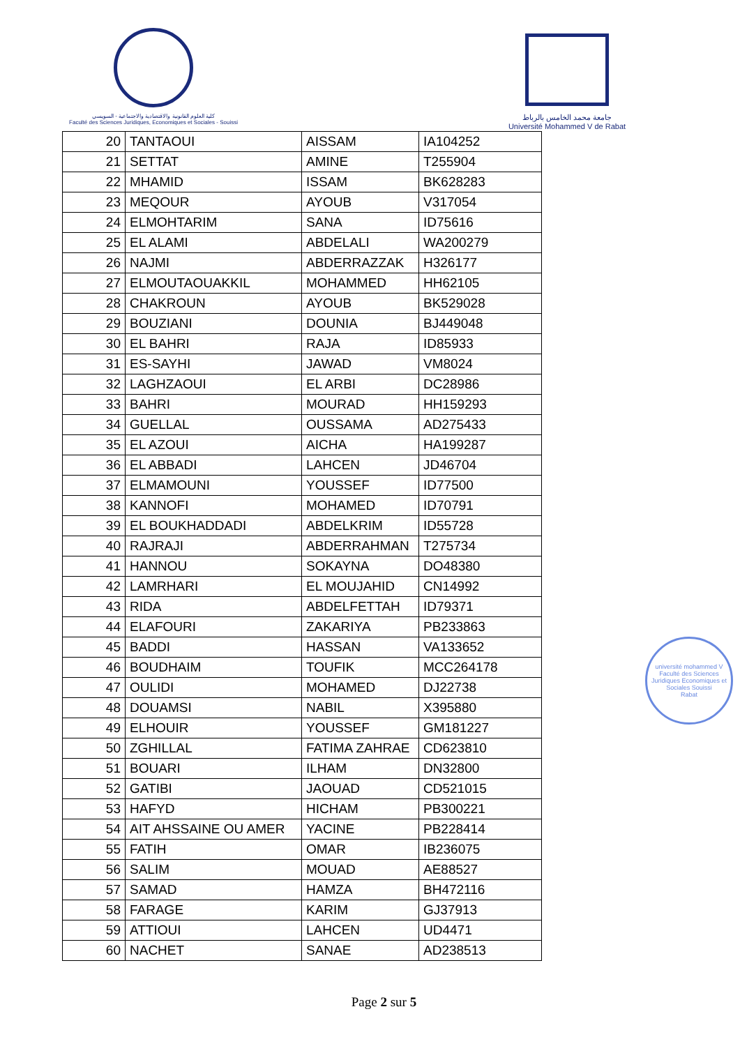كلية العلوم القانونية والاقتصادية والاجتماعية - السويسي
Faculté des Sciences Juridiques, Economiques et Sociales - Souissi
جامعة محمد الخامس بالرباط
Université Mohammed V de Rabat
| 20 | TANTAOUI | AISSAM | IA104252 |
| 21 | SETTAT | AMINE | T255904 |
| 22 | MHAMID | ISSAM | BK628283 |
| 23 | MEQOUR | AYOUB | V317054 |
| 24 | ELMOHTARIM | SANA | ID75616 |
| 25 | EL ALAMI | ABDELALI | WA200279 |
| 26 | NAJMI | ABDERRAZZAK | H326177 |
| 27 | ELMOUTAOUAKKIL | MOHAMMED | HH62105 |
| 28 | CHAKROUN | AYOUB | BK529028 |
| 29 | BOUZIANI | DOUNIA | BJ449048 |
| 30 | EL BAHRI | RAJA | ID85933 |
| 31 | ES-SAYHI | JAWAD | VM8024 |
| 32 | LAGHZAOUI | EL ARBI | DC28986 |
| 33 | BAHRI | MOURAD | HH159293 |
| 34 | GUELLAL | OUSSAMA | AD275433 |
| 35 | EL AZOUI | AICHA | HA199287 |
| 36 | EL ABBADI | LAHCEN | JD46704 |
| 37 | ELMAMOUNI | YOUSSEF | ID77500 |
| 38 | KANNOFI | MOHAMED | ID70791 |
| 39 | EL BOUKHADDADI | ABDELKRIM | ID55728 |
| 40 | RAJRAJI | ABDERRAHMAN | T275734 |
| 41 | HANNOU | SOKAYNA | DO48380 |
| 42 | LAMRHARI | EL MOUJAHID | CN14992 |
| 43 | RIDA | ABDELFETTAH | ID79371 |
| 44 | ELAFOURI | ZAKARIYA | PB233863 |
| 45 | BADDI | HASSAN | VA133652 |
| 46 | BOUDHAIM | TOUFIK | MCC264178 |
| 47 | OULIDI | MOHAMED | DJ22738 |
| 48 | DOUAMSI | NABIL | X395880 |
| 49 | ELHOUIR | YOUSSEF | GM181227 |
| 50 | ZGHILLAL | FATIMA ZAHRAE | CD623810 |
| 51 | BOUARI | ILHAM | DN32800 |
| 52 | GATIBI | JAOUAD | CD521015 |
| 53 | HAFYD | HICHAM | PB300221 |
| 54 | AIT AHSSAINE OU AMER | YACINE | PB228414 |
| 55 | FATIH | OMAR | IB236075 |
| 56 | SALIM | MOUAD | AE88527 |
| 57 | SAMAD | HAMZA | BH472116 |
| 58 | FARAGE | KARIM | GJ37913 |
| 59 | ATTIOUI | LAHCEN | UD4471 |
| 60 | NACHET | SANAE | AD238513 |
université mohammed V
Faculté des Sciences Juridiques Economiques et Sociales Souissi
Rabat
Page 2 sur 5